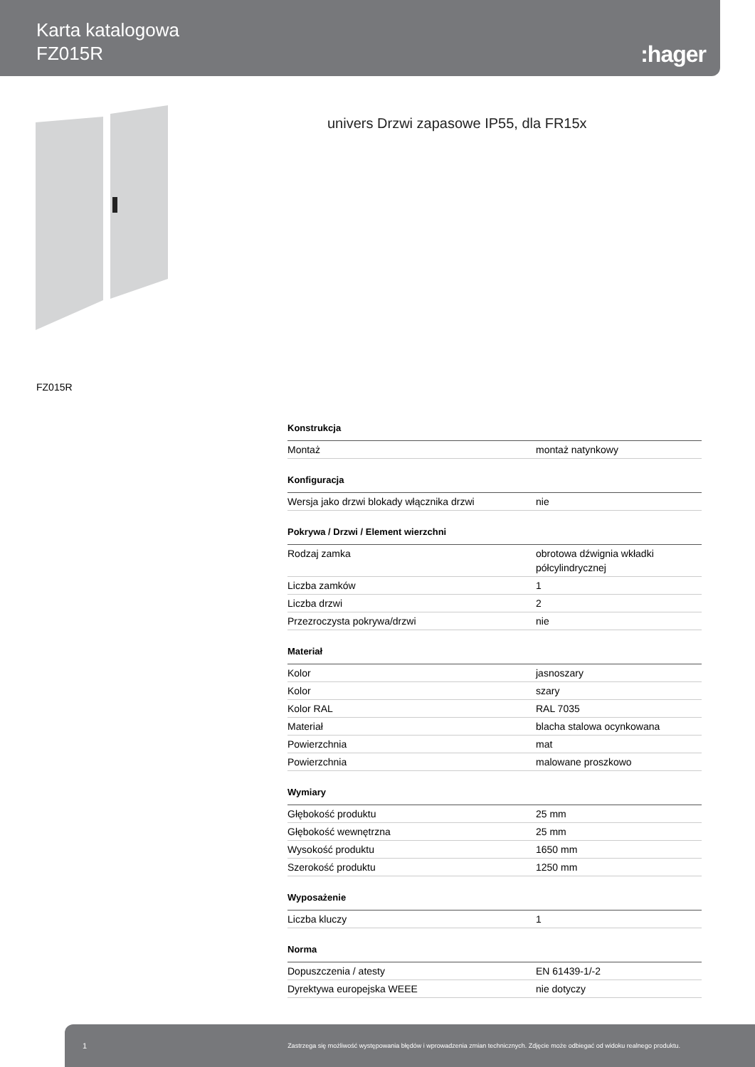Karta katalogowa
FZ015R
:hager
univers Drzwi zapasowe IP55, dla FR15x
FZ015R
| Konstrukcja | |
| --- | --- |
| Montaż | montaż natynkowy |
| Konfiguracja | |
| Wersja jako drzwi blokady włącznika drzwi | nie |
| Pokrywa / Drzwi / Element wierzchni | |
| Rodzaj zamka | obrotowa dźwignia wkładki półcylindrycznej |
| Liczba zamków | 1 |
| Liczba drzwi | 2 |
| Przezroczysta pokrywa/drzwi | nie |
| Materiał | |
| Kolor | jasnoszary |
| Kolor | szary |
| Kolor RAL | RAL 7035 |
| Materiał | blacha stalowa ocynkowana |
| Powierzchnia | mat |
| Powierzchnia | malowane proszkowo |
| Wymiary | |
| Głębokość produktu | 25 mm |
| Głębokość wewnętrzna | 25 mm |
| Wysokość produktu | 1650 mm |
| Szerokość produktu | 1250 mm |
| Wyposażenie | |
| Liczba kluczy | 1 |
| Norma | |
| Dopuszczenia / atesty | EN 61439-1/-2 |
| Dyrektywa europejska WEEE | nie dotyczy |
1 Zastrzega się możliwość występowania błędów i wprowadzenia zmian technicznych. Zdjęcie może odbiegać od widoku realnego produktu.